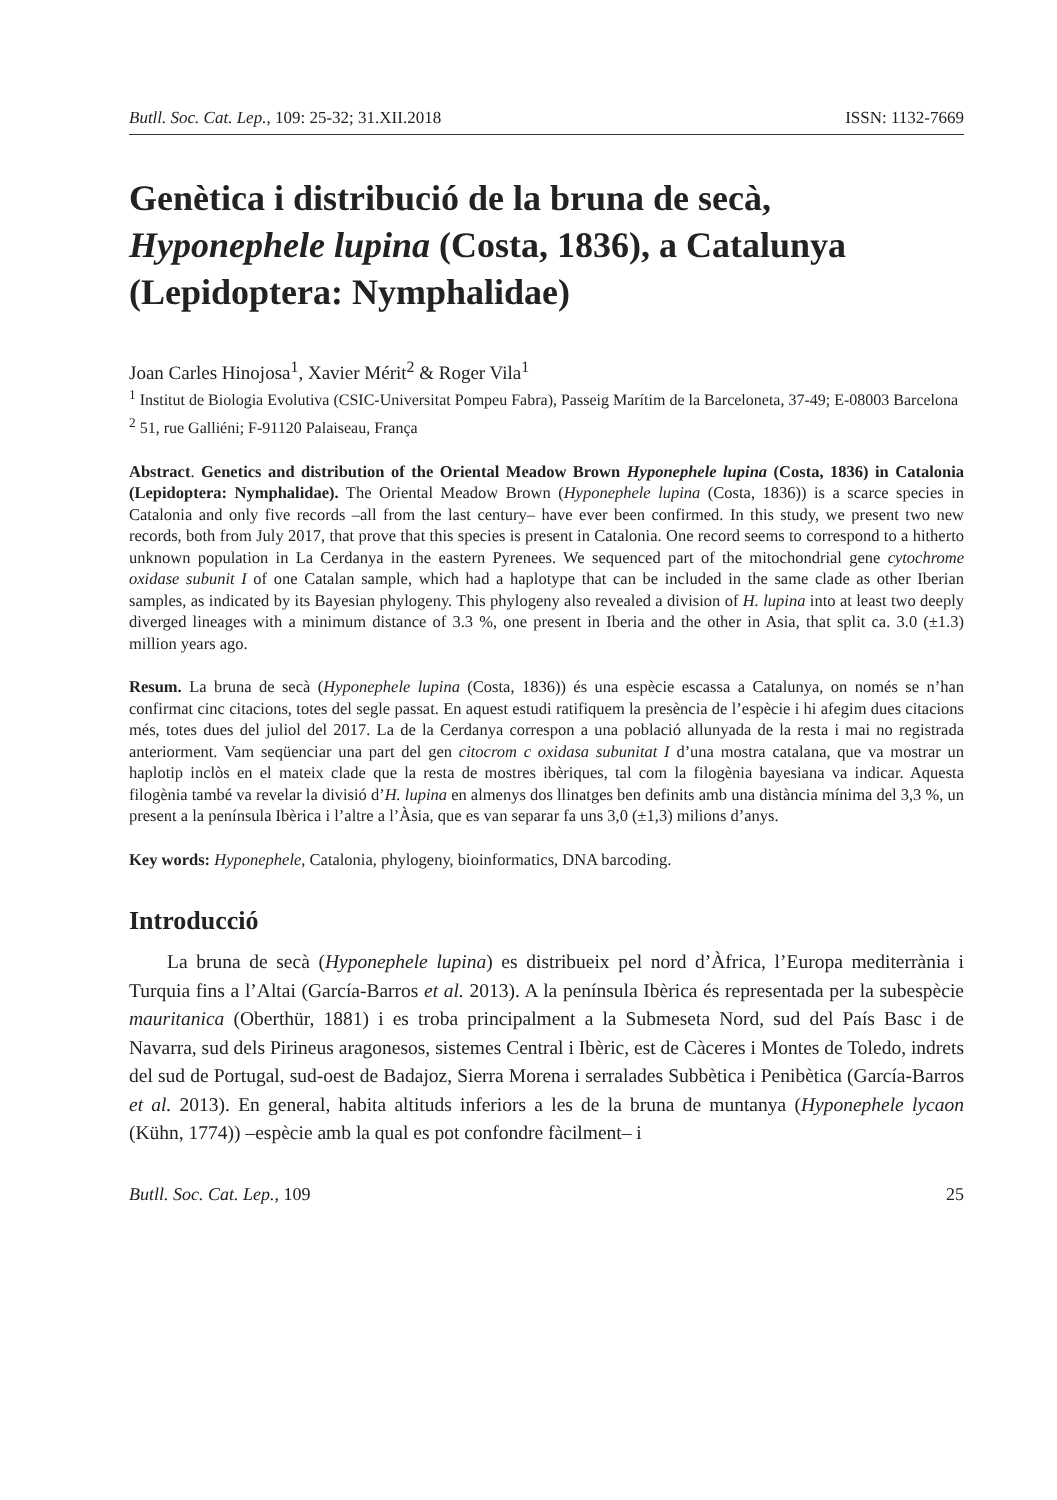Butll. Soc. Cat. Lep., 109: 25-32; 31.XII.2018 ISSN: 1132-7669
Genètica i distribució de la bruna de secà, Hyponephele lupina (Costa, 1836), a Catalunya (Lepidoptera: Nymphalidae)
Joan Carles Hinojosa<sup>1</sup>, Xavier Mérit<sup>2</sup> & Roger Vila<sup>1</sup>
<sup>1</sup> Institut de Biologia Evolutiva (CSIC-Universitat Pompeu Fabra), Passeig Marítim de la Barceloneta, 37-49; E-08003 Barcelona
<sup>2</sup> 51, rue Galliéni; F-91120 Palaiseau, França
Abstract. Genetics and distribution of the Oriental Meadow Brown Hyponephele lupina (Costa, 1836) in Catalonia (Lepidoptera: Nymphalidae). The Oriental Meadow Brown (Hyponephele lupina (Costa, 1836)) is a scarce species in Catalonia and only five records –all from the last century– have ever been confirmed. In this study, we present two new records, both from July 2017, that prove that this species is present in Catalonia. One record seems to correspond to a hitherto unknown population in La Cerdanya in the eastern Pyrenees. We sequenced part of the mitochondrial gene cytochrome oxidase subunit I of one Catalan sample, which had a haplotype that can be included in the same clade as other Iberian samples, as indicated by its Bayesian phylogeny. This phylogeny also revealed a division of H. lupina into at least two deeply diverged lineages with a minimum distance of 3.3 %, one present in Iberia and the other in Asia, that split ca. 3.0 (±1.3) million years ago.
Resum. La bruna de secà (Hyponephele lupina (Costa, 1836)) és una espècie escassa a Catalunya, on només se n’han confirmat cinc citacions, totes del segle passat. En aquest estudi ratifiquem la presència de l’espècie i hi afegim dues citacions més, totes dues del juliol del 2017. La de la Cerdanya correspon a una població allunyada de la resta i mai no registrada anteriorment. Vam seqüenciar una part del gen citocrom c oxidasa subunitat I d’una mostra catalana, que va mostrar un haplotip inclòs en el mateix clade que la resta de mostres ibèriques, tal com la filogènia bayesiana va indicar. Aquesta filogènia també va revelar la divisió d’H. lupina en almenys dos llinatges ben definits amb una distància mínima del 3,3 %, un present a la península Ibèrica i l’altre a l’Àsia, que es van separar fa uns 3,0 (±1,3) milions d’anys.
Key words: Hyponephele, Catalonia, phylogeny, bioinformatics, DNA barcoding.
Introducció
La bruna de secà (Hyponephele lupina) es distribueix pel nord d’Àfrica, l’Europa mediterrània i Turquia fins a l’Altai (García-Barros et al. 2013). A la península Ibèrica és representada per la subespècie mauritanica (Oberthür, 1881) i es troba principalment a la Submeseta Nord, sud del País Basc i de Navarra, sud dels Pirineus aragonesos, sistemes Central i Ibèric, est de Càceres i Montes de Toledo, indrets del sud de Portugal, sud-oest de Badajoz, Sierra Morena i serralades Subbètica i Penibètica (García-Barros et al. 2013). En general, habita altituds inferiors a les de la bruna de muntanya (Hyponephele lycaon (Kühn, 1774)) –espècie amb la qual es pot confondre fàcilment– i
Butll. Soc. Cat. Lep., 109 25